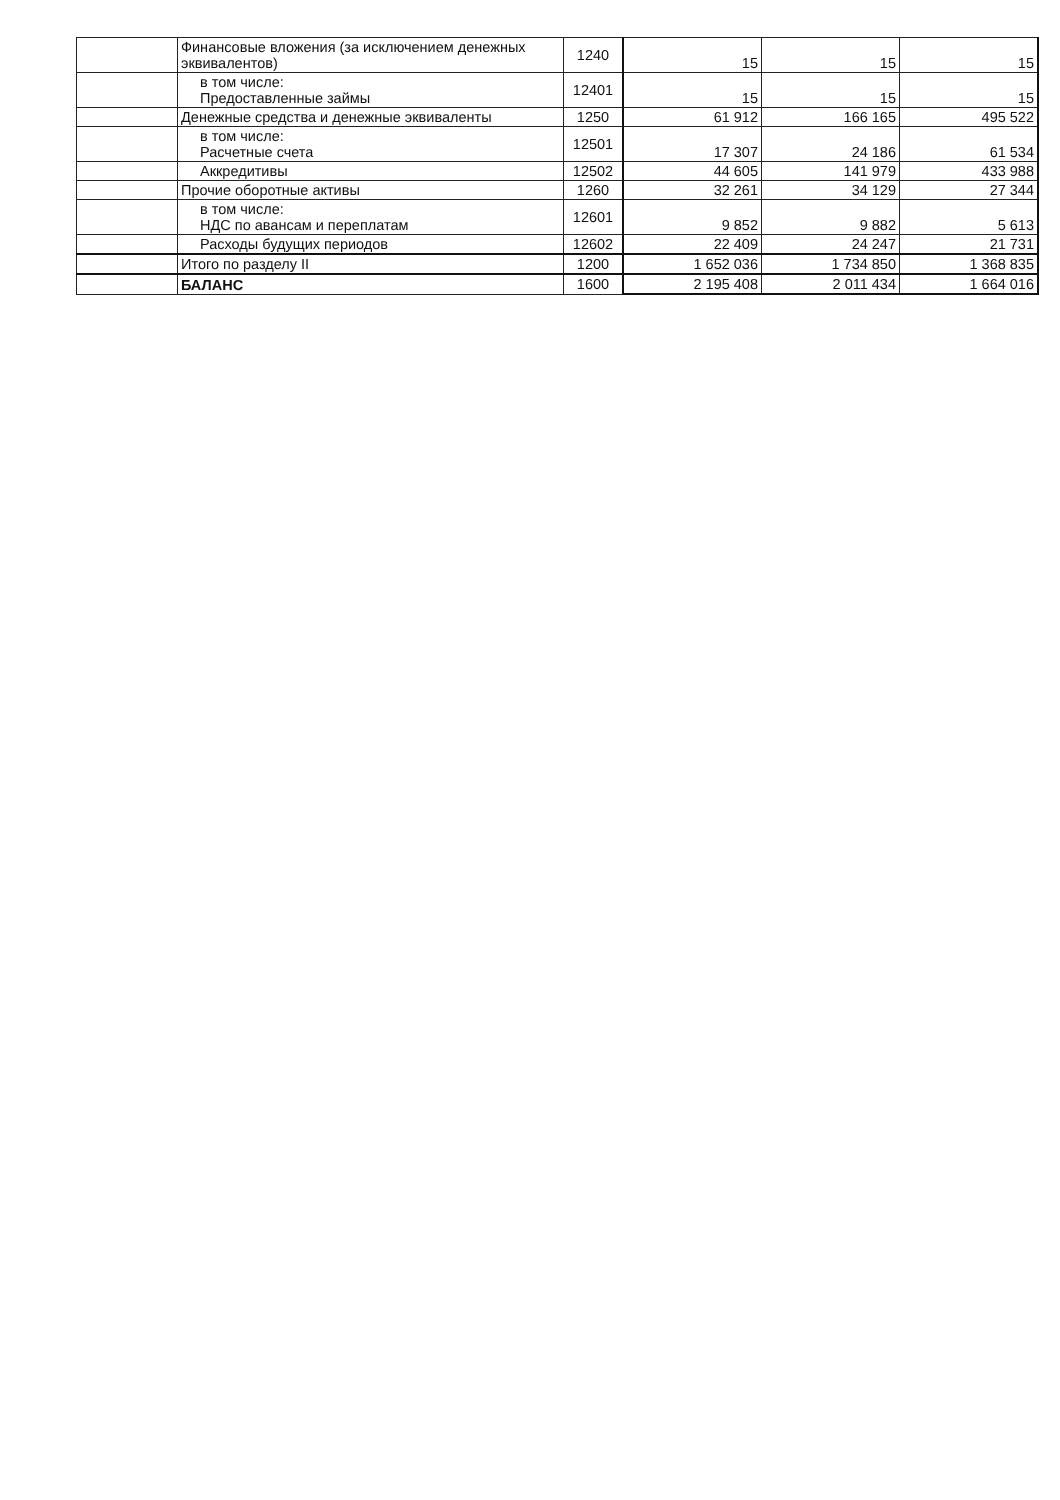| | Финансовые вложения (за исключением денежных эквивалентов) | 1240 | 15 | 15 | 15 |
| | в том числе: Предоставленные займы | 12401 | 15 | 15 | 15 |
| | Денежные средства и денежные эквиваленты | 1250 | 61 912 | 166 165 | 495 522 |
| | в том числе: Расчетные счета | 12501 | 17 307 | 24 186 | 61 534 |
| | Аккредитивы | 12502 | 44 605 | 141 979 | 433 988 |
| | Прочие оборотные активы | 1260 | 32 261 | 34 129 | 27 344 |
| | в том числе: НДС по авансам и переплатам | 12601 | 9 852 | 9 882 | 5 613 |
| | Расходы будущих периодов | 12602 | 22 409 | 24 247 | 21 731 |
| | Итого по разделу II | 1200 | 1 652 036 | 1 734 850 | 1 368 835 |
| | БАЛАНС | 1600 | 2 195 408 | 2 011 434 | 1 664 016 |